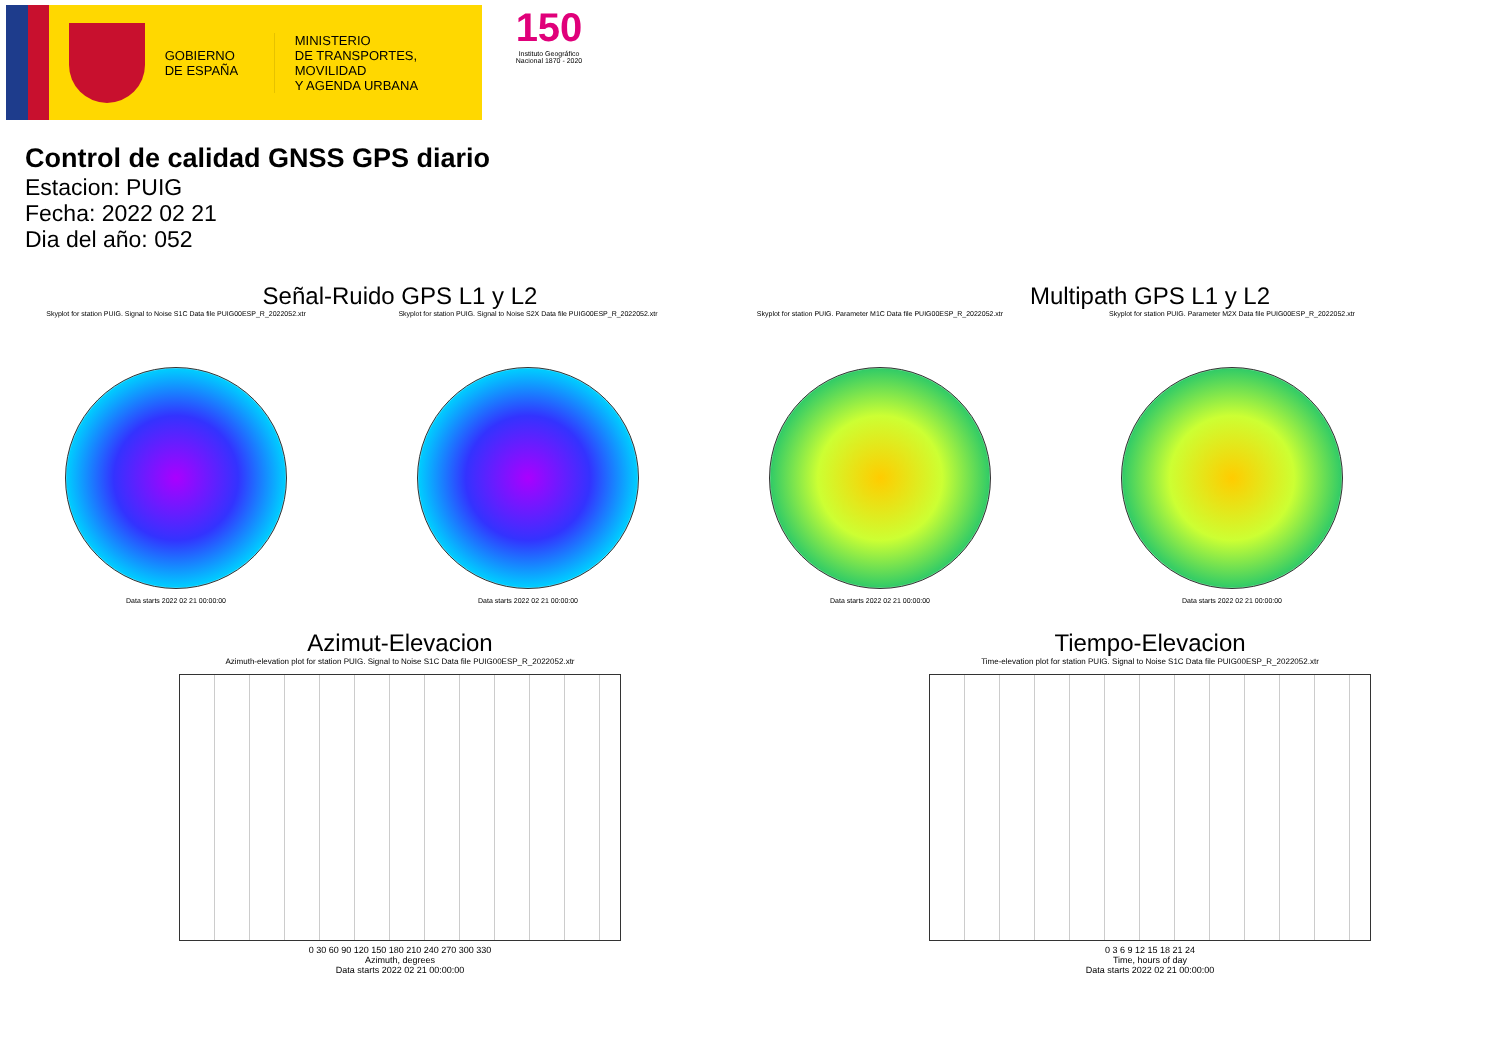GOBIERNO
DE ESPAÑA
MINISTERIO
DE TRANSPORTES, MOVILIDAD
Y AGENDA URBANA
150
Instituto Geográfico
Nacional 1870 - 2020
Control de calidad GNSS GPS diario
Estacion: PUIG
Fecha: 2022 02 21
Dia del año: 052
Señal-Ruido GPS L1 y L2 Multipath GPS L1 y L2
Skyplot for station PUIG. Signal to Noise S1C Data file PUIG00ESP_R_2022052.xtr
Data starts 2022 02 21 00:00:00
Skyplot for station PUIG. Signal to Noise S2X Data file PUIG00ESP_R_2022052.xtr
Data starts 2022 02 21 00:00:00
Skyplot for station PUIG. Parameter M1C Data file PUIG00ESP_R_2022052.xtr
Data starts 2022 02 21 00:00:00
Skyplot for station PUIG. Parameter M2X Data file PUIG00ESP_R_2022052.xtr
Data starts 2022 02 21 00:00:00
Azimut-Elevacion Tiempo-Elevacion
Azimuth-elevation plot for station PUIG. Signal to Noise S1C Data file PUIG00ESP_R_2022052.xtr
0 30 60 90 120 150 180 210 240 270 300 330
Azimuth, degrees
Data starts 2022 02 21 00:00:00
Time-elevation plot for station PUIG. Signal to Noise S1C Data file PUIG00ESP_R_2022052.xtr
0 3 6 9 12 15 18 21 24
Time, hours of day
Data starts 2022 02 21 00:00:00